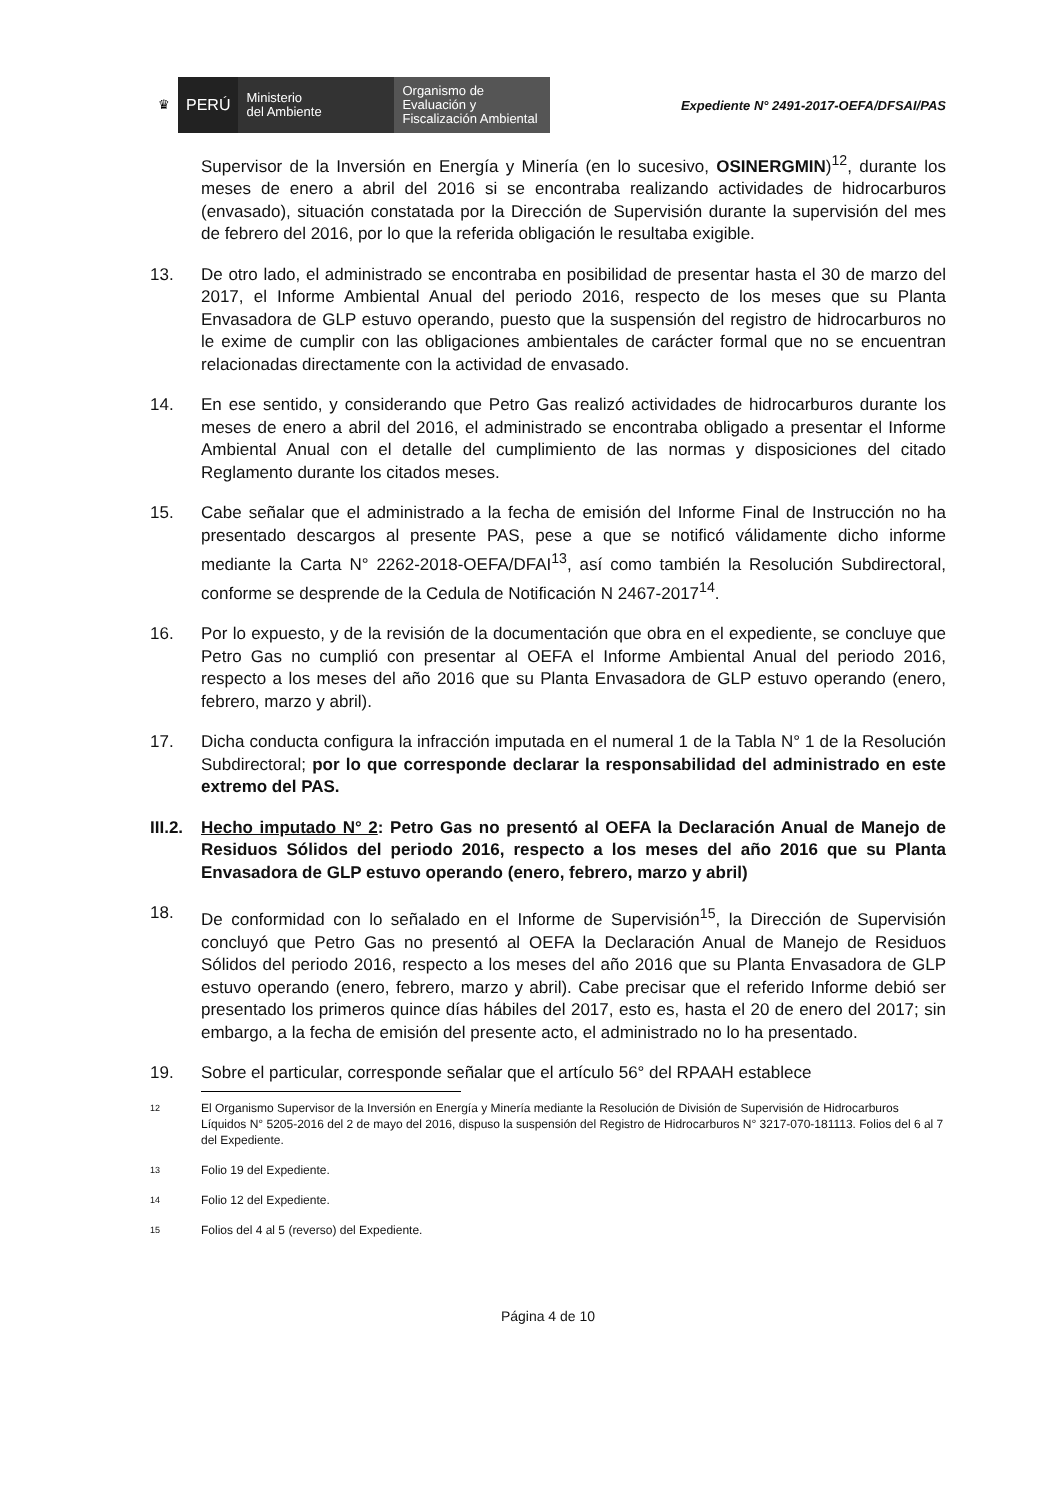♛
PERÚ
Ministerio
del Ambiente
Organismo de
Evaluación y
Fiscalización Ambiental
Expediente N° 2491-2017-OEFA/DFSAI/PAS
Supervisor de la Inversión en Energía y Minería (en lo sucesivo, OSINERGMIN)<sup>12</sup>, durante los meses de enero a abril del 2016 si se encontraba realizando actividades de hidrocarburos (envasado), situación constatada por la Dirección de Supervisión durante la supervisión del mes de febrero del 2016, por lo que la referida obligación le resultaba exigible.
13. De otro lado, el administrado se encontraba en posibilidad de presentar hasta el 30 de marzo del 2017, el Informe Ambiental Anual del periodo 2016, respecto de los meses que su Planta Envasadora de GLP estuvo operando, puesto que la suspensión del registro de hidrocarburos no le exime de cumplir con las obligaciones ambientales de carácter formal que no se encuentran relacionadas directamente con la actividad de envasado.
14. En ese sentido, y considerando que Petro Gas realizó actividades de hidrocarburos durante los meses de enero a abril del 2016, el administrado se encontraba obligado a presentar el Informe Ambiental Anual con el detalle del cumplimiento de las normas y disposiciones del citado Reglamento durante los citados meses.
15. Cabe señalar que el administrado a la fecha de emisión del Informe Final de Instrucción no ha presentado descargos al presente PAS, pese a que se notificó válidamente dicho informe mediante la Carta N° 2262-2018-OEFA/DFAI<sup>13</sup>, así como también la Resolución Subdirectoral, conforme se desprende de la Cedula de Notificación N 2467-2017<sup>14</sup>.
16. Por lo expuesto, y de la revisión de la documentación que obra en el expediente, se concluye que Petro Gas no cumplió con presentar al OEFA el Informe Ambiental Anual del periodo 2016, respecto a los meses del año 2016 que su Planta Envasadora de GLP estuvo operando (enero, febrero, marzo y abril).
17. Dicha conducta configura la infracción imputada en el numeral 1 de la Tabla N° 1 de la Resolución Subdirectoral; por lo que corresponde declarar la responsabilidad del administrado en este extremo del PAS.
III.2.
Hecho imputado N° 2: Petro Gas no presentó al OEFA la Declaración Anual de Manejo de Residuos Sólidos del periodo 2016, respecto a los meses del año 2016 que su Planta Envasadora de GLP estuvo operando (enero, febrero, marzo y abril)
18. De conformidad con lo señalado en el Informe de Supervisión<sup>15</sup>, la Dirección de Supervisión concluyó que Petro Gas no presentó al OEFA la Declaración Anual de Manejo de Residuos Sólidos del periodo 2016, respecto a los meses del año 2016 que su Planta Envasadora de GLP estuvo operando (enero, febrero, marzo y abril). Cabe precisar que el referido Informe debió ser presentado los primeros quince días hábiles del 2017, esto es, hasta el 20 de enero del 2017; sin embargo, a la fecha de emisión del presente acto, el administrado no lo ha presentado.
19. Sobre el particular, corresponde señalar que el artículo 56° del RPAAH establece
12
El Organismo Supervisor de la Inversión en Energía y Minería mediante la Resolución de División de Supervisión de Hidrocarburos Líquidos N° 5205-2016 del 2 de mayo del 2016, dispuso la suspensión del Registro de Hidrocarburos N° 3217-070-181113. Folios del 6 al 7 del Expediente.
13
Folio 19 del Expediente.
14
Folio 12 del Expediente.
15
Folios del 4 al 5 (reverso) del Expediente.
Página 4 de 10